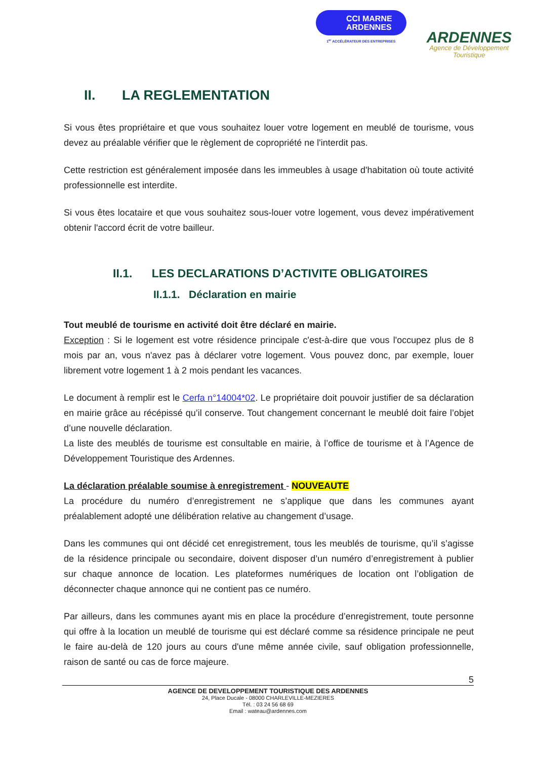CCI MARNE
ARDENNES
1<sup>er</sup> ACCÉLÉRATEUR DES ENTREPRISES
ARDENNES
Agence de Développement
Touristique
II. LA REGLEMENTATION
Si vous êtes propriétaire et que vous souhaitez louer votre logement en meublé de tourisme, vous devez au préalable vérifier que le règlement de copropriété ne l'interdit pas.
Cette restriction est généralement imposée dans les immeubles à usage d'habitation où toute activité professionnelle est interdite.
Si vous êtes locataire et que vous souhaitez sous-louer votre logement, vous devez impérativement obtenir l'accord écrit de votre bailleur.
II.1. LES DECLARATIONS D’ACTIVITE OBLIGATOIRES
II.1.1. Déclaration en mairie
Tout meublé de tourisme en activité doit être déclaré en mairie.
Exception : Si le logement est votre résidence principale c'est-à-dire que vous l'occupez plus de 8 mois par an, vous n'avez pas à déclarer votre logement. Vous pouvez donc, par exemple, louer librement votre logement 1 à 2 mois pendant les vacances.
Le document à remplir est le Cerfa n°14004*02. Le propriétaire doit pouvoir justifier de sa déclaration en mairie grâce au récépissé qu’il conserve. Tout changement concernant le meublé doit faire l’objet d’une nouvelle déclaration.
La liste des meublés de tourisme est consultable en mairie, à l’office de tourisme et à l’Agence de Développement Touristique des Ardennes.
La déclaration préalable soumise à enregistrement - NOUVEAUTE
La procédure du numéro d’enregistrement ne s’applique que dans les communes ayant préalablement adopté une délibération relative au changement d’usage.
Dans les communes qui ont décidé cet enregistrement, tous les meublés de tourisme, qu’il s’agisse de la résidence principale ou secondaire, doivent disposer d’un numéro d’enregistrement à publier sur chaque annonce de location. Les plateformes numériques de location ont l’obligation de déconnecter chaque annonce qui ne contient pas ce numéro.
Par ailleurs, dans les communes ayant mis en place la procédure d’enregistrement, toute personne qui offre à la location un meublé de tourisme qui est déclaré comme sa résidence principale ne peut le faire au-delà de 120 jours au cours d'une même année civile, sauf obligation professionnelle, raison de santé ou cas de force majeure.
5
AGENCE DE DEVELOPPEMENT TOURISTIQUE DES ARDENNES
24, Place Ducale - 08000 CHARLEVILLE-MEZIERES
Tél. : 03 24 56 68 69
Email : wateau@ardennes.com